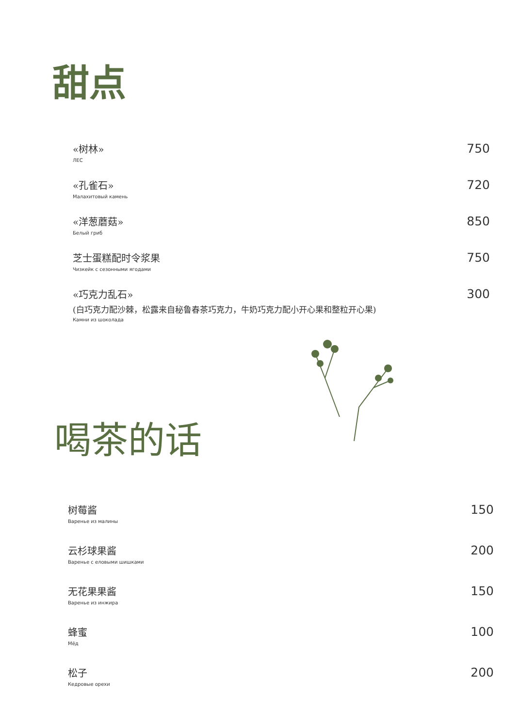甜点
«树林»
ЛЕС
750
«孔雀石»
Малахитовый камень
720
«洋葱蘑菇»
Белый гриб
850
芝士蛋糕配时令浆果
Чизкейк с сезонными ягодами
750
«巧克力乱石»
(白巧克力配沙棘，松露来自秘鲁春茶巧克力，牛奶巧克力配小开心果和整粒开心果)
Камни из шоколада
300
喝茶的话
树莓酱
Варенье из малины
150
云杉球果酱
Варенье с еловыми шишками
200
无花果果酱
Варенье из инжира
150
蜂蜜
Мёд
100
松子
Кедровые орехи
200